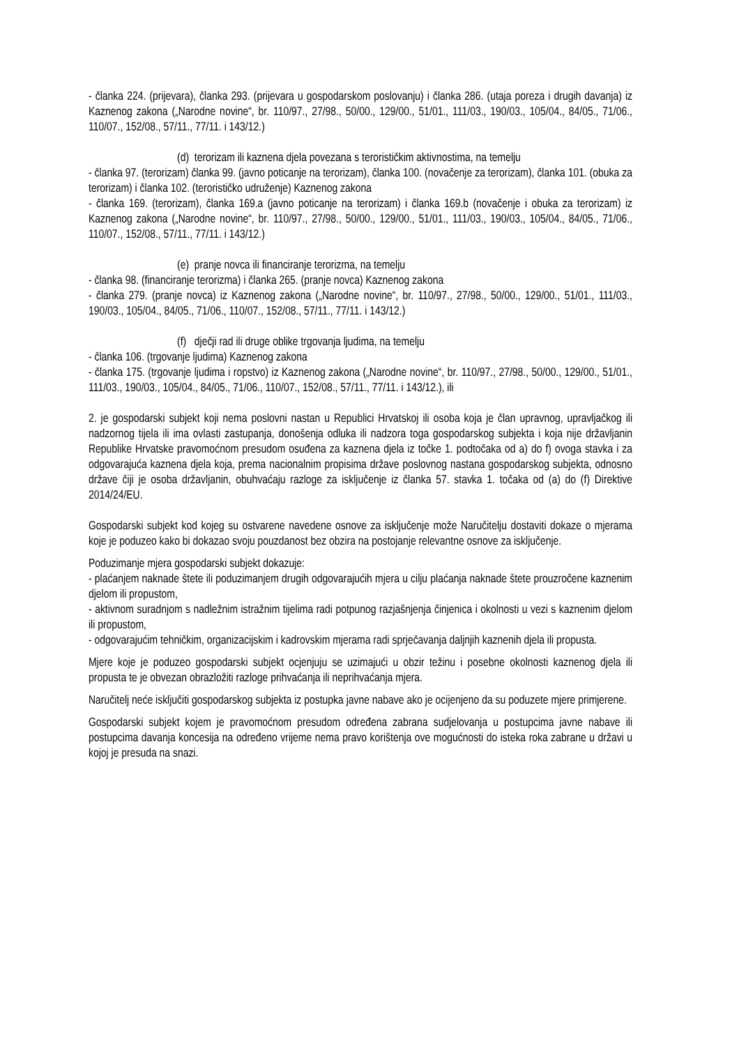- članka 224. (prijevara), članka 293. (prijevara u gospodarskom poslovanju) i članka 286. (utaja poreza i drugih davanja) iz Kaznenog zakona („Narodne novine“, br. 110/97., 27/98., 50/00., 129/00., 51/01., 111/03., 190/03., 105/04., 84/05., 71/06., 110/07., 152/08., 57/11., 77/11. i 143/12.)
(d) terorizam ili kaznena djela povezana s terorističkim aktivnostima, na temelju
- članka 97. (terorizam) članka 99. (javno poticanje na terorizam), članka 100. (novačenje za terorizam), članka 101. (obuka za terorizam) i članka 102. (terorističko udruženje) Kaznenog zakona
- članka 169. (terorizam), članka 169.a (javno poticanje na terorizam) i članka 169.b (novačenje i obuka za terorizam) iz Kaznenog zakona („Narodne novine“, br. 110/97., 27/98., 50/00., 129/00., 51/01., 111/03., 190/03., 105/04., 84/05., 71/06., 110/07., 152/08., 57/11., 77/11. i 143/12.)
(e) pranje novca ili financiranje terorizma, na temelju
- članka 98. (financiranje terorizma) i članka 265. (pranje novca) Kaznenog zakona
- članka 279. (pranje novca) iz Kaznenog zakona („Narodne novine“, br. 110/97., 27/98., 50/00., 129/00., 51/01., 111/03., 190/03., 105/04., 84/05., 71/06., 110/07., 152/08., 57/11., 77/11. i 143/12.)
(f) dječji rad ili druge oblike trgovanja ljudima, na temelju
- članka 106. (trgovanje ljudima) Kaznenog zakona
- članka 175. (trgovanje ljudima i ropstvo) iz Kaznenog zakona („Narodne novine“, br. 110/97., 27/98., 50/00., 129/00., 51/01., 111/03., 190/03., 105/04., 84/05., 71/06., 110/07., 152/08., 57/11., 77/11. i 143/12.), ili
2. je gospodarski subjekt koji nema poslovni nastan u Republici Hrvatskoj ili osoba koja je član upravnog, upravljačkog ili nadzornog tijela ili ima ovlasti zastupanja, donošenja odluka ili nadzora toga gospodarskog subjekta i koja nije državljanin Republike Hrvatske pravomoćnom presudom osuđena za kaznena djela iz točke 1. podtočaka od a) do f) ovoga stavka i za odgovarajuća kaznena djela koja, prema nacionalnim propisima države poslovnog nastana gospodarskog subjekta, odnosno države čiji je osoba državljanin, obuhvaćaju razloge za isključenje iz članka 57. stavka 1. točaka od (a) do (f) Direktive 2014/24/EU.
Gospodarski subjekt kod kojeg su ostvarene navedene osnove za isključenje može Naručitelju dostaviti dokaze o mjerama koje je poduzeo kako bi dokazao svoju pouzdanost bez obzira na postojanje relevantne osnove za isključenje.
Poduzimanje mjera gospodarski subjekt dokazuje:
- plaćanjem naknade štete ili poduzimanjem drugih odgovarajućih mjera u cilju plaćanja naknade štete prouzročene kaznenim djelom ili propustom,
- aktivnom suradnjom s nadležnim istražnim tijelima radi potpunog razjašnjenja činjenica i okolnosti u vezi s kaznenim djelom ili propustom,
- odgovarajućim tehničkim, organizacijskim i kadrovskim mjerama radi sprječavanja daljnjih kaznenih djela ili propusta.
Mjere koje je poduzeo gospodarski subjekt ocjenjuju se uzimajući u obzir težinu i posebne okolnosti kaznenog djela ili propusta te je obvezan obrazložiti razloge prihvaćanja ili neprihvaćanja mjera.
Naručitelj neće isključiti gospodarskog subjekta iz postupka javne nabave ako je ocijenjeno da su poduzete mjere primjerene.
Gospodarski subjekt kojem je pravomoćnom presudom određena zabrana sudjelovanja u postupcima javne nabave ili postupcima davanja koncesija na određeno vrijeme nema pravo korištenja ove mogućnosti do isteka roka zabrane u državi u kojoj je presuda na snazi.